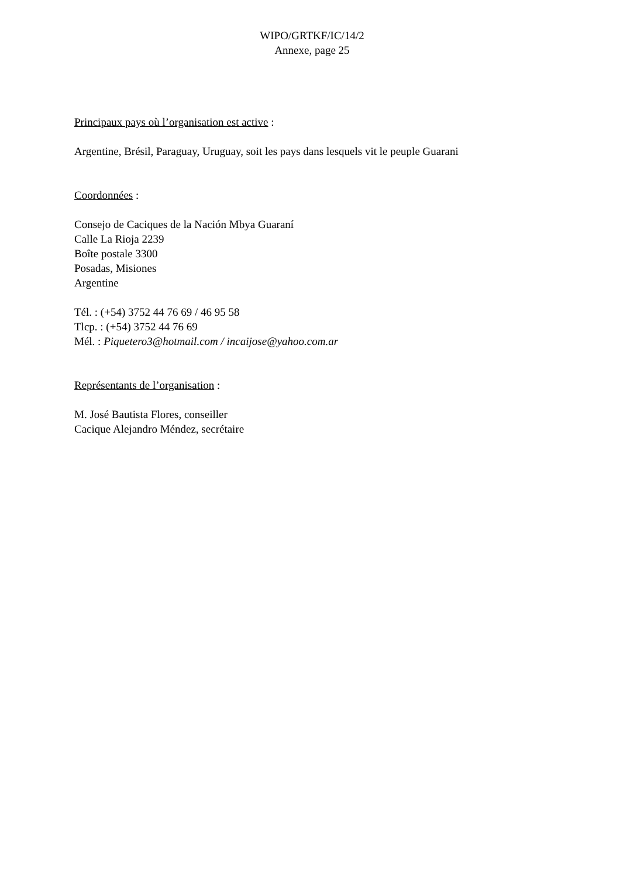WIPO/GRTKF/IC/14/2
Annexe, page 25
Principaux pays où l’organisation est active :
Argentine, Brésil, Paraguay, Uruguay, soit les pays dans lesquels vit le peuple Guarani
Coordonnées :
Consejo de Caciques de la Nación Mbya Guaraní
Calle La Rioja 2239
Boîte postale 3300
Posadas, Misiones
Argentine
Tél. : (+54) 3752 44 76 69 / 46 95 58
Tlcp. : (+54) 3752 44 76 69
Mél. : Piquetero3@hotmail.com / incaijose@yahoo.com.ar
Représentants de l’organisation :
M. José Bautista Flores, conseiller
Cacique Alejandro Méndez, secrétaire